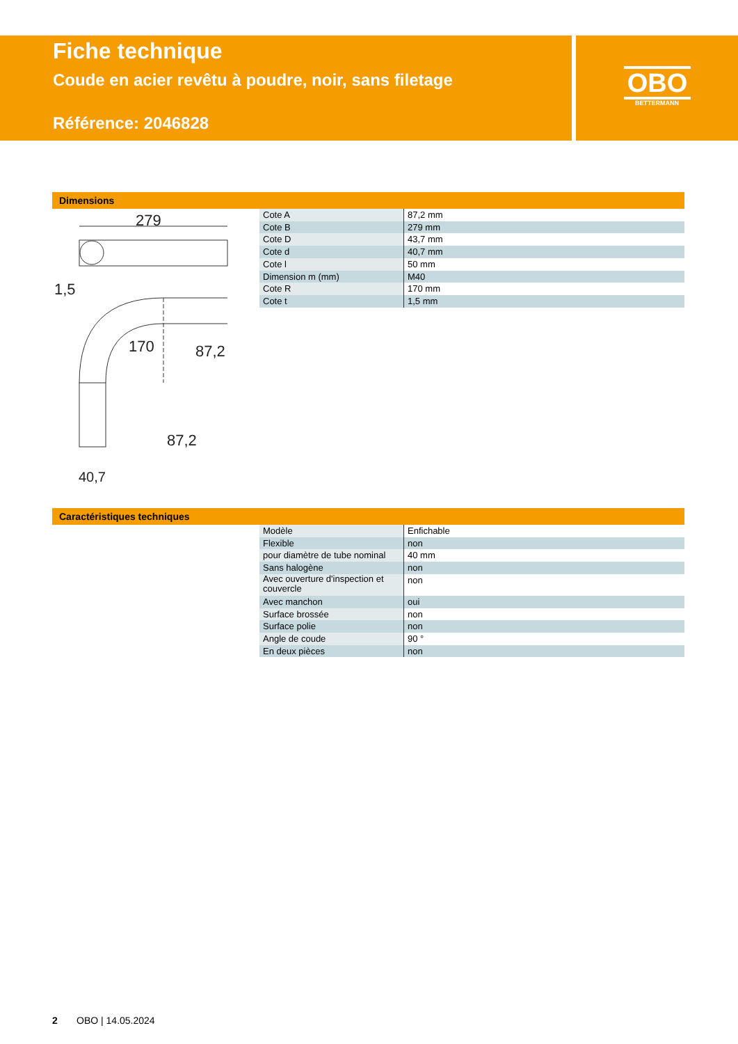Fiche technique
Coude en acier revêtu à poudre, noir, sans filetage
Référence: 2046828
OBO
BETTERMANN
Dimensions
279
1,5
87,2
170
87,2
40,7
| Cote A | 87,2 mm |
| Cote B | 279 mm |
| Cote D | 43,7 mm |
| Cote d | 40,7 mm |
| Cote l | 50 mm |
| Dimension m (mm) | M40 |
| Cote R | 170 mm |
| Cote t | 1,5 mm |
Caractéristiques techniques
| Modèle | Enfichable |
| Flexible | non |
| pour diamètre de tube nominal | 40 mm |
| Sans halogène | non |
| Avec ouverture d'inspection et couvercle | non |
| Avec manchon | oui |
| Surface brossée | non |
| Surface polie | non |
| Angle de coude | 90 ° |
| En deux pièces | non |
2 OBO | 14.05.2024